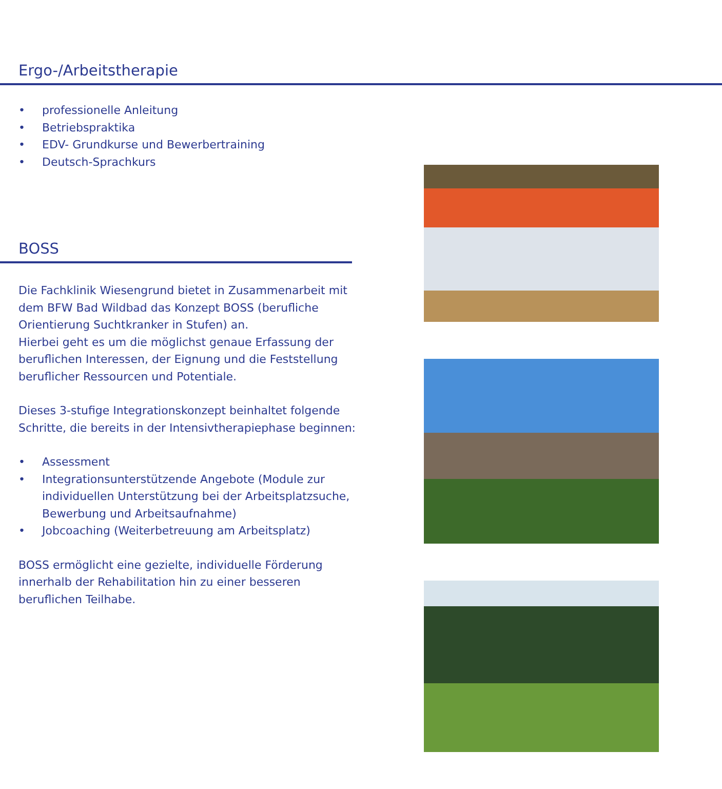Ergo-/Arbeitstherapie
• professionelle Anleitung
• Betriebspraktika
• EDV- Grundkurse und Bewerbertraining
• Deutsch-Sprachkurs
BOSS
Die Fachklinik Wiesengrund bietet in Zusammenarbeit mit dem BFW Bad Wildbad das Konzept BOSS (berufliche Orientierung Suchtkranker in Stufen) an.
Hierbei geht es um die möglichst genaue Erfassung der beruflichen Interessen, der Eignung und die Feststellung beruflicher Ressourcen und Potentiale.
Dieses 3-stufige Integrationskonzept beinhaltet folgende Schritte, die bereits in der Intensivtherapiephase beginnen:
• Assessment
• Integrationsunterstützende Angebote (Module zur individuellen Unterstützung bei der Arbeitsplatzsuche, Bewerbung und Arbeitsaufnahme)
• Jobcoaching (Weiterbetreuung am Arbeitsplatz)
BOSS ermöglicht eine gezielte, individuelle Förderung innerhalb der Rehabilitation hin zu einer besseren beruflichen Teilhabe.